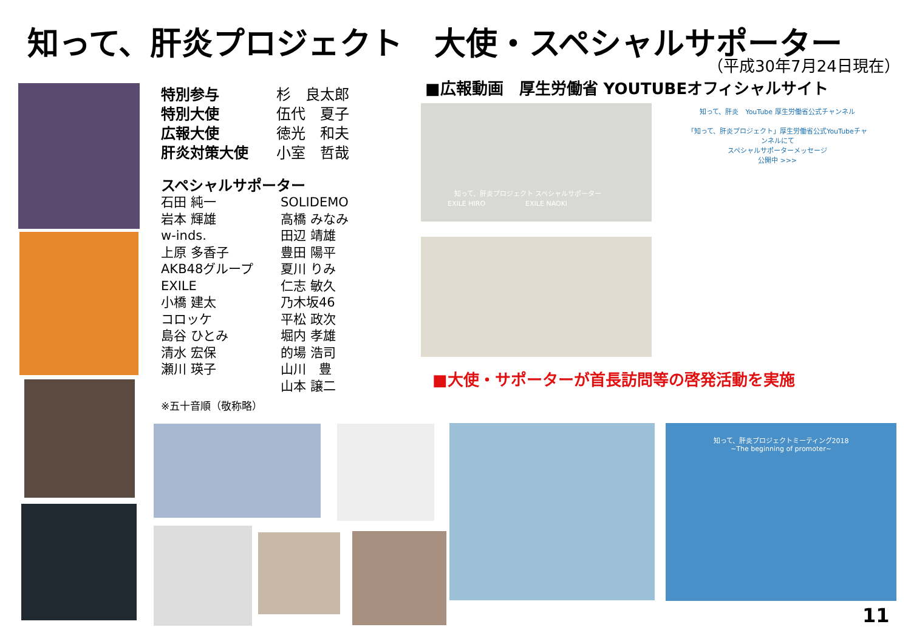知って、肝炎プロジェクト　大使・スペシャルサポーター
（平成30年7月24日現在）
特別参与
特別大使
広報大使
肝炎対策大使
杉　良太郎
伍代　夏子
徳光　和夫
小室　哲哉
スペシャルサポーター
石田 純一
岩本 輝雄
w-inds.
上原 多香子
AKB48グループ
EXILE
小橋 建太
コロッケ
島谷 ひとみ
清水 宏保
瀬川 瑛子
SOLIDEMO
高橋 みなみ
田辺 靖雄
豊田 陽平
夏川 りみ
仁志 敏久
乃木坂46
平松 政次
堀内 孝雄
的場 浩司
山川　豊
山本 譲二
※五十音順（敬称略）
■広報動画　厚生労働省 YOUTUBEオフィシャルサイト
　　　　　知って、肝炎プロジェクト スペシャルサポーター
　　　　EXILE HIRO　　　　　　EXILE NAOKI
知って、肝炎　YouTube 厚生労働省公式チャンネル
「知って、肝炎プロジェクト」厚生労働省公式YouTubeチャンネルにて
スペシャルサポーターメッセージ
公開中 >>>
■大使・サポーターが首長訪問等の啓発活動を実施
知って、肝炎プロジェクトミーティング2018
~The beginning of promoter~
11